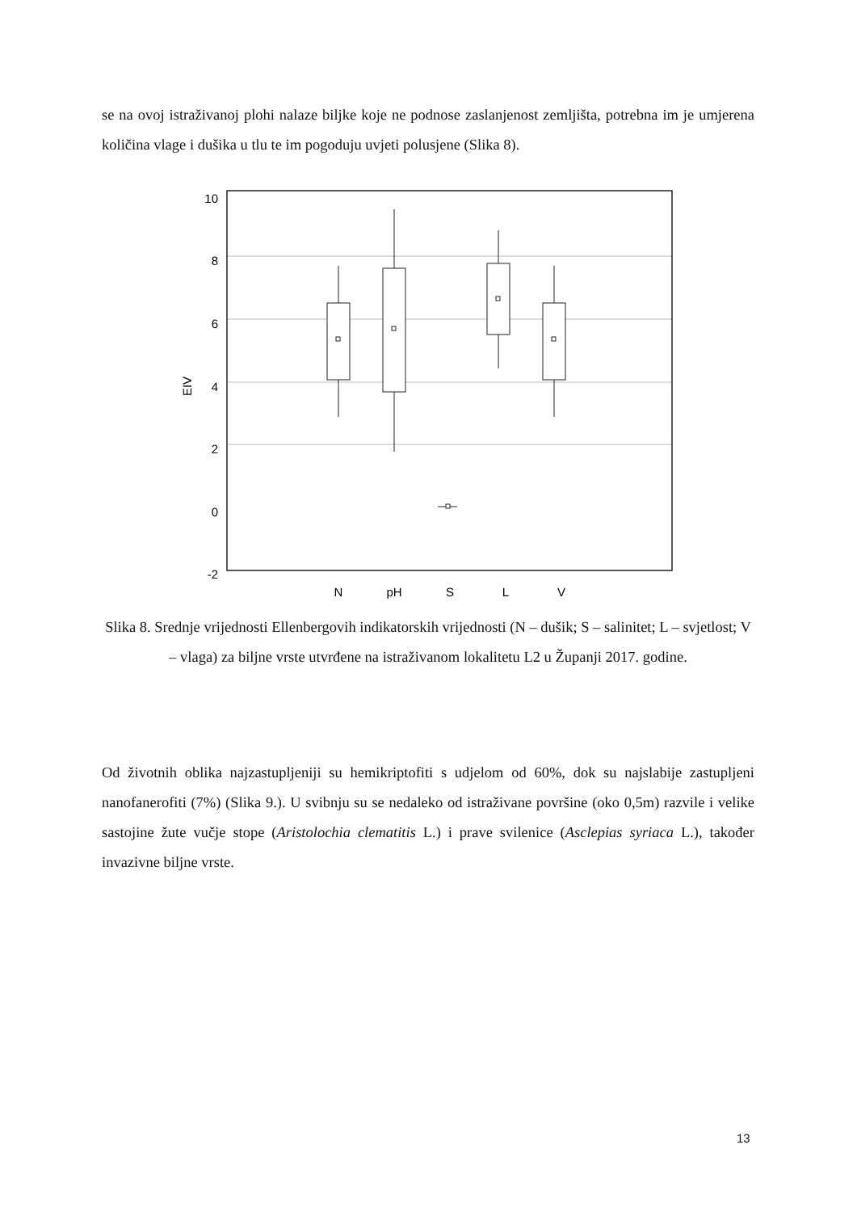se na ovoj istraživanoj plohi nalaze biljke koje ne podnose zaslanjenost zemljišta, potrebna im je umjerena količina vlage i dušika u tlu te im pogoduju uvjeti polusjene (Slika 8).
10
8
6
4
2
0
-2
EIV
N
pH
S
L
V
Slika 8. Srednje vrijednosti Ellenbergovih indikatorskih vrijednosti (N – dušik; S – salinitet; L – svjetlost; V – vlaga) za biljne vrste utvrđene na istraživanom lokalitetu L2 u Županji 2017. godine.
Od životnih oblika najzastupljeniji su hemikriptofiti s udjelom od 60%, dok su najslabije zastupljeni nanofanerofiti (7%) (Slika 9.). U svibnju su se nedaleko od istraživane površine (oko 0,5m) razvile i velike sastojine žute vučje stope (Aristolochia clematitis L.) i prave svilenice (Asclepias syriaca L.), također invazivne biljne vrste.
13